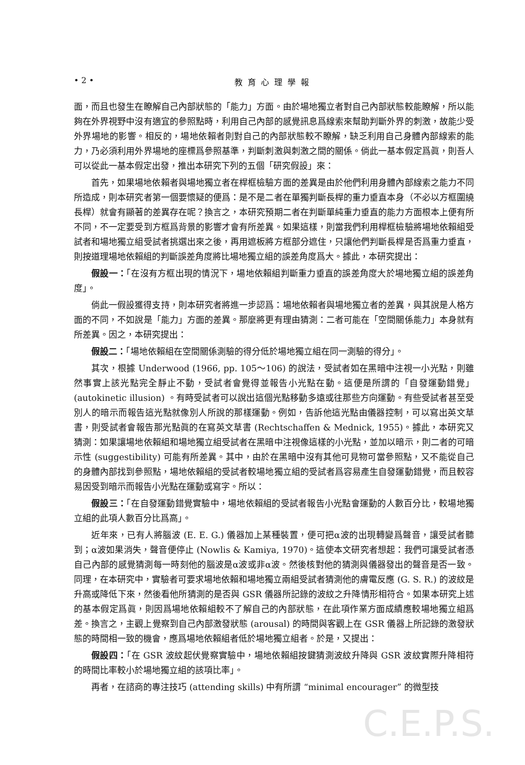• 2 • 教育心理學報
面，而且也發生在瞭解自己內部狀態的「能力」方面。由於場地獨立者對自己內部狀態較能瞭解，所以能夠在外界視野中沒有適宜的參照點時，利用自己內部的感覺訊息爲線索來幫助判斷外界的刺激，故能少受外界場地的影響。相反的，場地依賴者則對自己的內部狀態較不瞭解，缺乏利用自己身體內部線索的能力，乃必須利用外界場地的座標爲參照基準，判斷刺激與刺激之間的關係。倘此一基本假定爲眞，則吾人可以從此一基本假定出發，推出本研究下列的五個「研究假設」來：
首先，如果場地依賴者與場地獨立者在桿框檢驗方面的差異是由於他們利用身體內部線索之能力不同所造成，則本研究者第一個要懷疑的便爲：是不是二者在單獨判斷長桿的重力垂直本身（不必以方框圍繞長桿）就會有顯著的差異存在呢？換言之，本研究預期二者在判斷單純重力垂直的能力方面根本上便有所不同，不一定要受到方框爲背景的影響才會有所差異。如果這樣，則當我們利用桿框檢驗將場地依賴組受試者和場地獨立組受試者挑選出來之後，再用遮板將方框部分遮住，只讓他們判斷長桿是否爲重力垂直，則按道理場地依賴組的判斷誤差角度將比場地獨立組的誤差角度爲大。據此，本研究提出：
假設一：「在沒有方框出現的情況下，場地依賴組判斷重力垂直的誤差角度大於場地獨立組的誤差角度」。
倘此一假設獲得支持，則本研究者將進一步認爲：場地依賴者與場地獨立者的差異，與其說是人格方面的不同，不如說是「能力」方面的差異。那麼將更有理由猜測：二者可能在「空間關係能力」本身就有所差異。因之，本研究提出：
假設二：「場地依賴組在空間關係測驗的得分低於場地獨立組在同一測驗的得分」。
其次，根據 Underwood (1966, pp. 105～106) 的說法，受試者如在黑暗中注視一小光點，則雖然事實上該光點完全靜止不動，受試者會覺得並報告小光點在動。這便是所謂的「自發運動錯覺」(autokinetic illusion) 。有時受試者可以說出這個光點移動多遠或往那些方向運動。有些受試者甚至受別人的暗示而報告這光點就像別人所說的那樣運動。例如，告訴他這光點由儀器控制，可以寫出英文草書，則受試者會報告那光點眞的在寫英文草書 (Rechtschaffen & Mednick, 1955)。據此，本研究又猜測：如果讓場地依賴組和場地獨立組受試者在黑暗中注視像這樣的小光點，並加以暗示，則二者的可暗示性 (suggestibility) 可能有所差異。其中，由於在黑暗中沒有其他可見物可當參照點，又不能從自己的身體內部找到參照點，場地依賴組的受試者較場地獨立組的受試者爲容易產生自發運動錯覺，而且較容易因受到暗示而報告小光點在運動或寫字。所以：
假設三：「在自發運動錯覺實驗中，場地依賴組的受試者報告小光點會運動的人數百分比，較場地獨立組的此項人數百分比爲高」。
近年來，已有人將腦波 (E. E. G.) 儀器加上某種裝置，便可把α波的出現轉變爲聲音，讓受試者聽到；α波如果消失，聲音便停止 (Nowlis & Kamiya, 1970)。這使本文研究者想起：我們可讓受試者憑自己內部的感覺猜測每一時刻他的腦波是α波或非α波。然後核對他的猜測與儀器發出的聲音是否一致。同理，在本研究中，實驗者可要求場地依賴和場地獨立兩組受試者猜測他的膚電反應 (G. S. R.) 的波紋是升高或降低下來，然後看他所猜測的是否與 GSR 儀器所記錄的波紋之升降情形相符合。如果本研究上述的基本假定爲眞，則因爲場地依賴組較不了解自己的內部狀態，在此項作業方面成績應較場地獨立組爲差。換言之，主觀上覺察到自己內部激發狀態 (arousal) 的時間與客觀上在 GSR 儀器上所記錄的激發狀態的時間相一致的機會，應爲場地依賴組者低於場地獨立組者。於是，又提出：
假設四：「在 GSR 波紋起伏覺察實驗中，場地依賴組按鍵猜測波紋升降與 GSR 波紋實際升降相符的時間比率較小於場地獨立組的該項比率」。
再者，在諮商的專注技巧 (attending skills) 中有所謂 “minimal encourager” 的微型技
C.E.P.S.